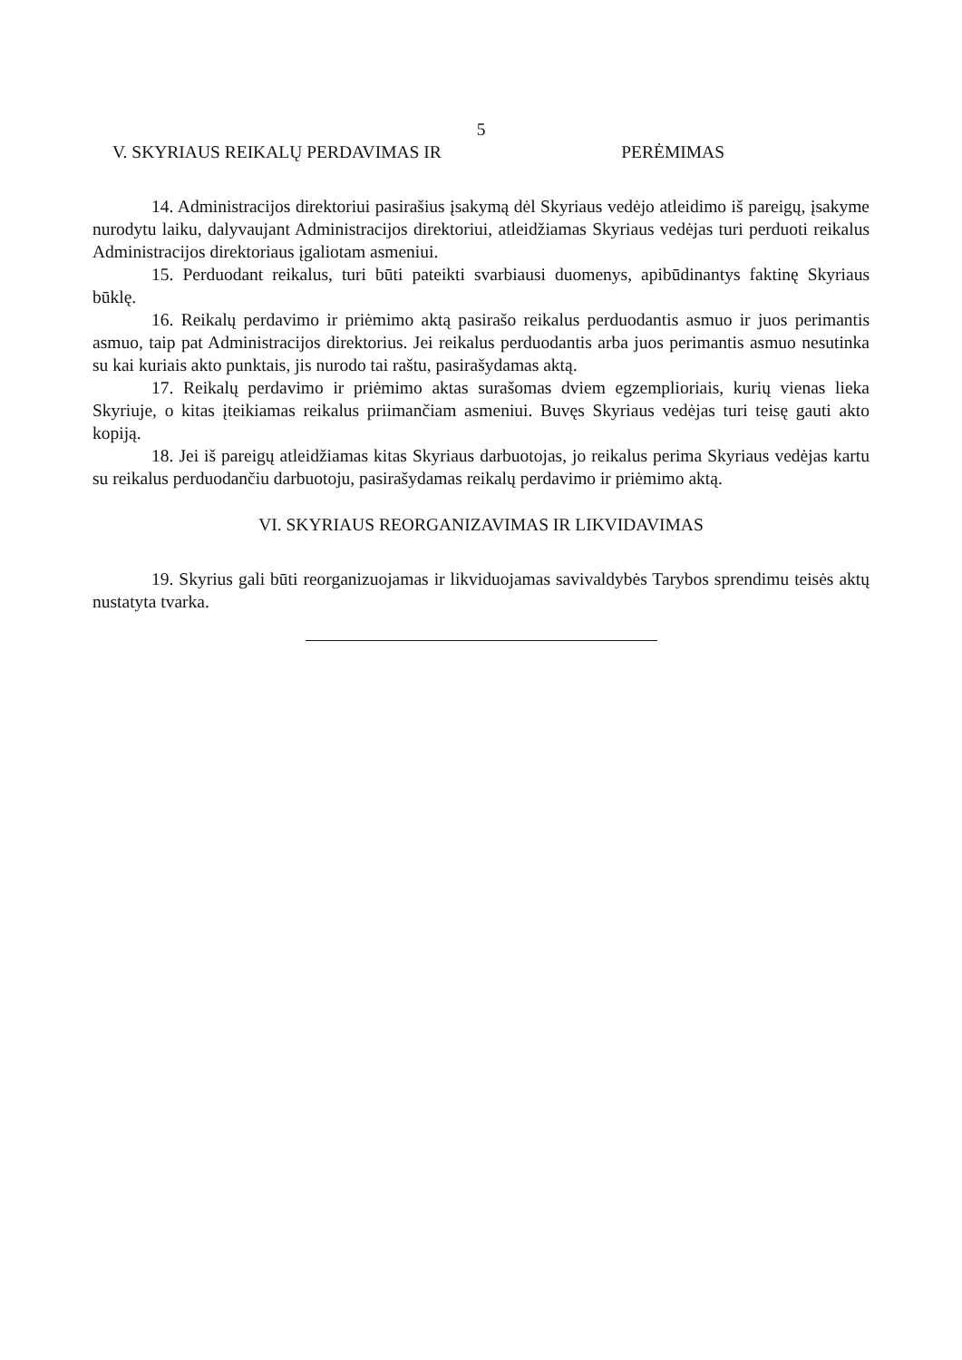5
V. SKYRIAUS REIKALŲ PERDAVIMAS IR PERĖMIMAS
14. Administracijos direktoriui pasirašius įsakymą dėl Skyriaus vedėjo atleidimo iš pareigų, įsakyme nurodytu laiku, dalyvaujant Administracijos direktoriui, atleidžiamas Skyriaus vedėjas turi perduoti reikalus Administracijos direktoriaus įgaliotam asmeniui.
15. Perduodant reikalus, turi būti pateikti svarbiausi duomenys, apibūdinantys faktinę Skyriaus būklę.
16. Reikalų perdavimo ir priėmimo aktą pasirašo reikalus perduodantis asmuo ir juos perimantis asmuo, taip pat Administracijos direktorius. Jei reikalus perduodantis arba juos perimantis asmuo nesutinka su kai kuriais akto punktais, jis nurodo tai raštu, pasirašydamas aktą.
17. Reikalų perdavimo ir priėmimo aktas surašomas dviem egzemplioriais, kurių vienas lieka Skyriuje, o kitas įteikiamas reikalus priimančiam asmeniui. Buvęs Skyriaus vedėjas turi teisę gauti akto kopiją.
18. Jei iš pareigų atleidžiamas kitas Skyriaus darbuotojas, jo reikalus perima Skyriaus vedėjas kartu su reikalus perduodančiu darbuotoju, pasirašydamas reikalų perdavimo ir priėmimo aktą.
VI. SKYRIAUS REORGANIZAVIMAS IR LIKVIDAVIMAS
19. Skyrius gali būti reorganizuojamas ir likviduojamas savivaldybės Tarybos sprendimu teisės aktų nustatyta tvarka.